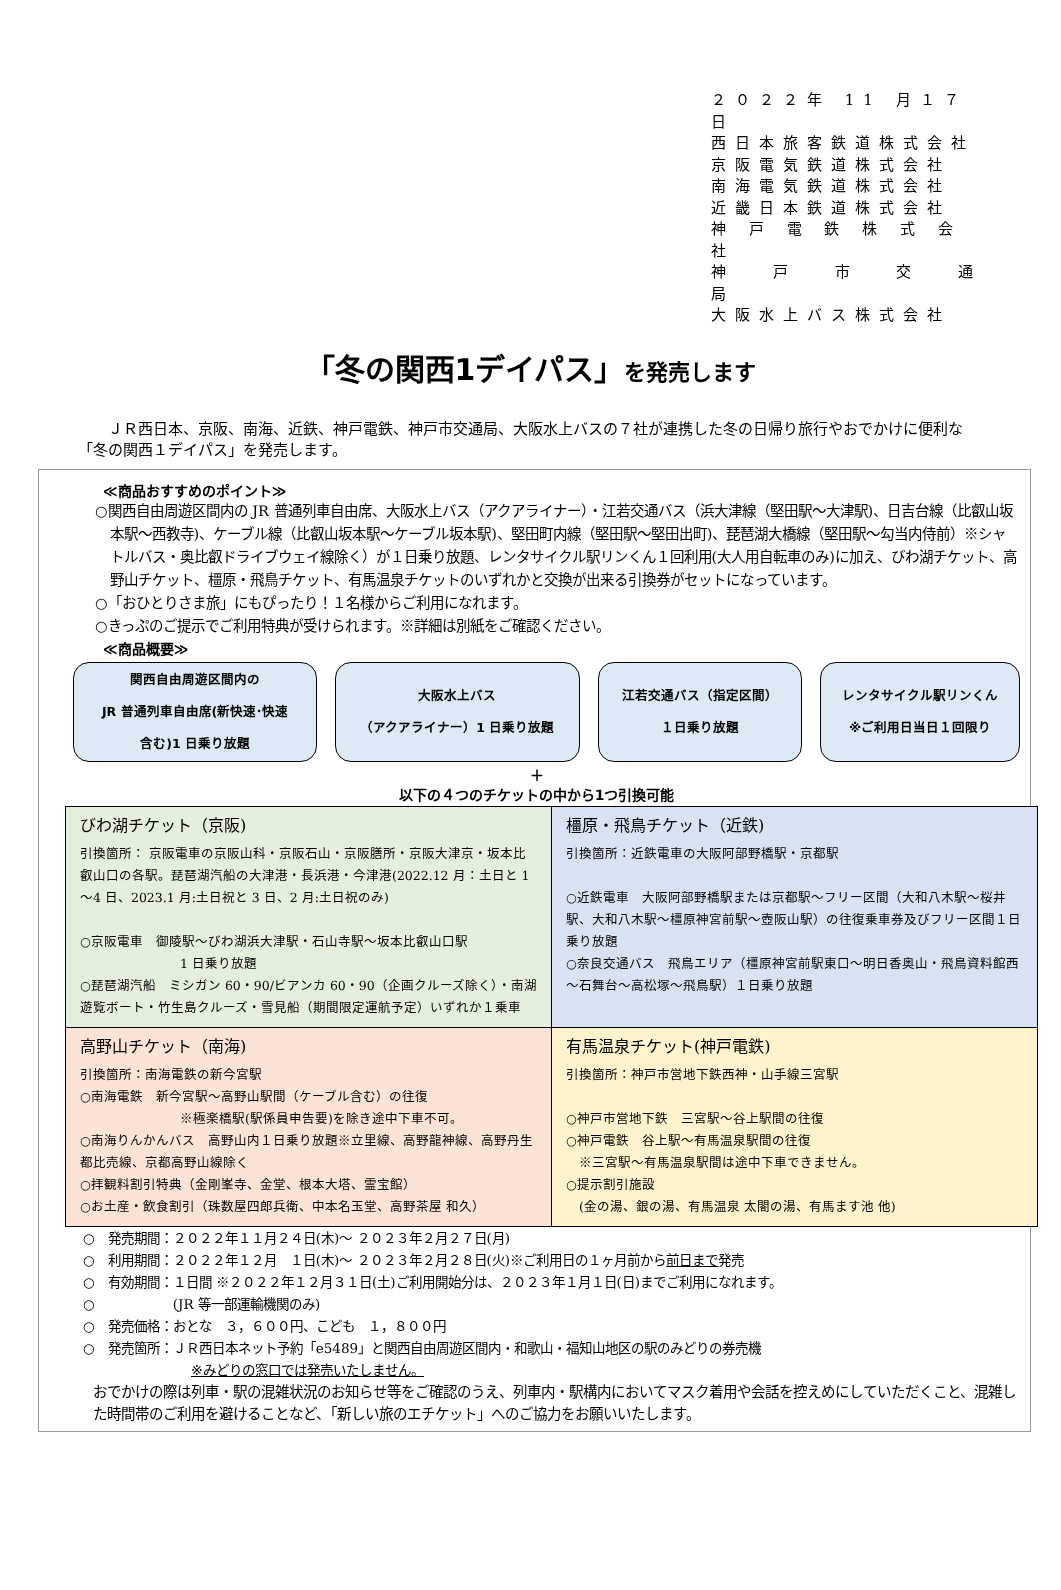２０２２年 11 月１７日
西日本旅客鉄道株式会社
京阪電気鉄道株式会社
南海電気鉄道株式会社
近畿日本鉄道株式会社
神 戸 電 鉄 株 式 会 社
神　 戸　 市　 交　 通　 局
大阪水上バス株式会社
「冬の関西1デイパス」を発売します
ＪＲ西日本、京阪、南海、近鉄、神戸電鉄、神戸市交通局、大阪水上バスの７社が連携した冬の日帰り旅行やおでかけに便利な「冬の関西１デイパス」を発売します。
≪商品おすすめのポイント≫
○関西自由周遊区間内の JR 普通列車自由席、大阪水上バス（アクアライナー）・江若交通バス（浜大津線（堅田駅～大津駅)、日吉台線（比叡山坂本駅～西教寺)、ケーブル線（比叡山坂本駅～ケーブル坂本駅)、堅田町内線（堅田駅～堅田出町)、琵琶湖大橋線（堅田駅～勾当内侍前）※シャトルバス・奥比叡ドライブウェイ線除く）が１日乗り放題、レンタサイクル駅リンくん１回利用(大人用自転車のみ)に加え、びわ湖チケット、高野山チケット、橿原・飛鳥チケット、有馬温泉チケットのいずれかと交換が出来る引換券がセットになっています。
○「おひとりさま旅」にもぴったり！１名様からご利用になれます。
○きっぷのご提示でご利用特典が受けられます。※詳細は別紙をご確認ください。
≪商品概要≫
関西自由周遊区間内の
JR 普通列車自由席(新快速･快速
含む)1 日乗り放題
大阪水上バス
（アクアライナー）1 日乗り放題
江若交通バス（指定区間）
１日乗り放題
レンタサイクル駅リンくん
※ご利用日当日１回限り
＋
以下の４つのチケットの中から1つ引換可能
| びわ湖チケット（京阪) 引換箇所： 京阪電車の京阪山科・京阪石山・京阪膳所・京阪大津京・坂本比叡山口の各駅。琵琶湖汽船の大津港・長浜港・今津港(2022.12 月：土日と 1～4 日、2023.1 月:土日祝と 3 日、2 月:土日祝のみ) ○京阪電車 御陵駅～びわ湖浜大津駅・石山寺駅～坂本比叡山口駅 1 日乗り放題 ○琵琶湖汽船 ミシガン 60・90/ビアンカ 60・90（企画クルーズ除く）・南湖遊覧ボート・竹生島クルーズ・雪見船（期間限定運航予定）いずれか１乗車 | 橿原・飛鳥チケット（近鉄) 引換箇所：近鉄電車の大阪阿部野橋駅・京都駅 ○近鉄電車 大阪阿部野橋駅または京都駅～フリー区間（大和八木駅～桜井駅、大和八木駅～橿原神宮前駅～壺阪山駅）の往復乗車券及びフリー区間１日乗り放題 ○奈良交通バス 飛鳥エリア（橿原神宮前駅東口～明日香奥山・飛鳥資料館西～石舞台～高松塚～飛鳥駅）１日乗り放題 |
| 高野山チケット（南海) 引換箇所：南海電鉄の新今宮駅 ○南海電鉄 新今宮駅～高野山駅間（ケーブル含む）の往復 ※極楽橋駅(駅係員申告要)を除き途中下車不可。 ○南海りんかんバス 高野山内１日乗り放題※立里線、高野龍神線、高野丹生都比売線、京都高野山線除く ○拝観料割引特典（金剛峯寺、金堂、根本大塔、霊宝館） ○お土産・飲食割引（珠数屋四郎兵衛、中本名玉堂、高野茶屋 和久） | 有馬温泉チケット(神戸電鉄) 引換箇所：神戸市営地下鉄西神・山手線三宮駅 ○神戸市営地下鉄 三宮駅～谷上駅間の往復 ○神戸電鉄 谷上駅～有馬温泉駅間の往復 ※三宮駅～有馬温泉駅間は途中下車できません。 ○提示割引施設 (金の湯、銀の湯、有馬温泉 太閤の湯、有馬ます池 他) |
○　発売期間：２０２２年１１月２４日(木)～ ２０２３年２月２７日(月)
○　利用期間：２０２２年１２月　１日(木)～ ２０２３年２月２８日(火)※ご利用日の１ヶ月前から前日まで発売
○　有効期間：１日間 ※２０２２年１２月３１日(土)ご利用開始分は、２０２３年１月１日(日)までご利用になれます。
○　　　　　　(JR 等一部運輸機関のみ)
○　発売価格：おとな　３，６００円、こども　１，８００円
○　発売箇所：ＪＲ西日本ネット予約「e5489」と関西自由周遊区間内・和歌山・福知山地区の駅のみどりの券売機
※みどりの窓口では発売いたしません。
おでかけの際は列車・駅の混雑状況のお知らせ等をご確認のうえ、列車内・駅構内においてマスク着用や会話を控えめにしていただくこと、混雑した時間帯のご利用を避けることなど、「新しい旅のエチケット」へのご協力をお願いいたします。